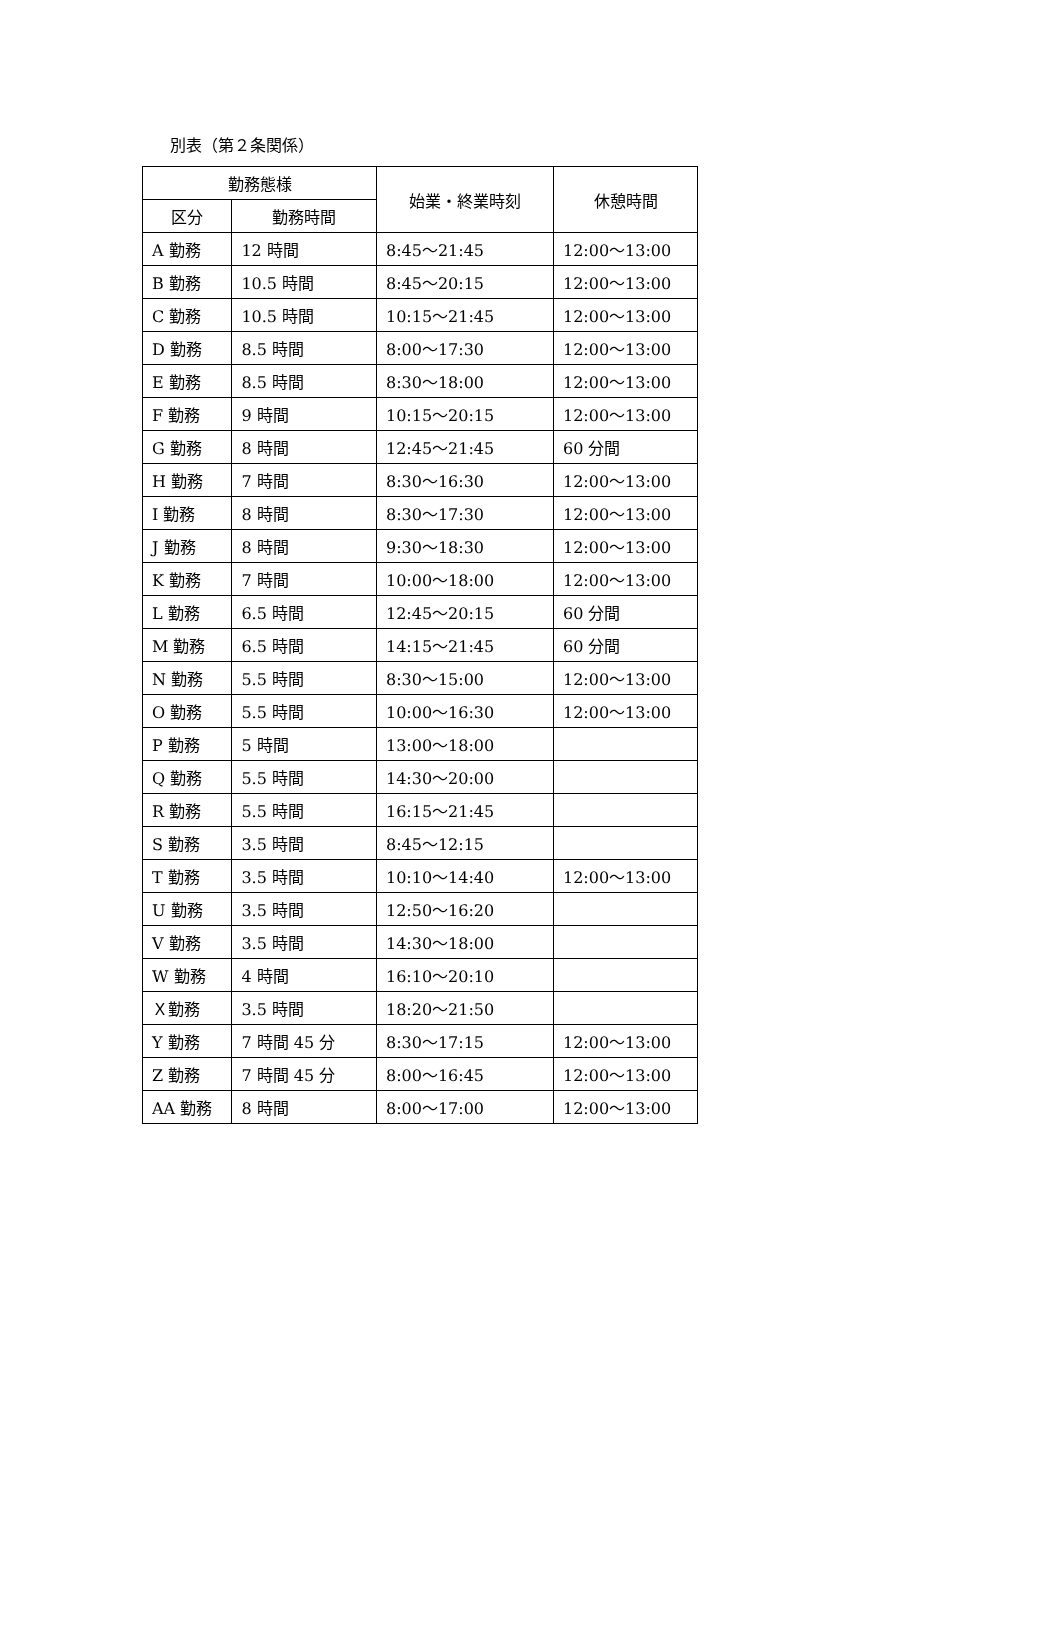別表（第２条関係）
| 勤務態様 | | 始業・終業時刻 | 休憩時間 |
| --- | --- | --- | --- |
| 区分 | 勤務時間 | | |
| A 勤務 | 12 時間 | 8:45～21:45 | 12:00～13:00 |
| B 勤務 | 10.5 時間 | 8:45～20:15 | 12:00～13:00 |
| C 勤務 | 10.5 時間 | 10:15～21:45 | 12:00～13:00 |
| D 勤務 | 8.5 時間 | 8:00～17:30 | 12:00～13:00 |
| E 勤務 | 8.5 時間 | 8:30～18:00 | 12:00～13:00 |
| F 勤務 | 9 時間 | 10:15～20:15 | 12:00～13:00 |
| G 勤務 | 8 時間 | 12:45～21:45 | 60 分間 |
| H 勤務 | 7 時間 | 8:30～16:30 | 12:00～13:00 |
| I 勤務 | 8 時間 | 8:30～17:30 | 12:00～13:00 |
| J 勤務 | 8 時間 | 9:30～18:30 | 12:00～13:00 |
| K 勤務 | 7 時間 | 10:00～18:00 | 12:00～13:00 |
| L 勤務 | 6.5 時間 | 12:45～20:15 | 60 分間 |
| M 勤務 | 6.5 時間 | 14:15～21:45 | 60 分間 |
| N 勤務 | 5.5 時間 | 8:30～15:00 | 12:00～13:00 |
| O 勤務 | 5.5 時間 | 10:00～16:30 | 12:00～13:00 |
| P 勤務 | 5 時間 | 13:00～18:00 | |
| Q 勤務 | 5.5 時間 | 14:30～20:00 | |
| R 勤務 | 5.5 時間 | 16:15～21:45 | |
| S 勤務 | 3.5 時間 | 8:45～12:15 | |
| T 勤務 | 3.5 時間 | 10:10～14:40 | 12:00～13:00 |
| U 勤務 | 3.5 時間 | 12:50～16:20 | |
| V 勤務 | 3.5 時間 | 14:30～18:00 | |
| W 勤務 | 4 時間 | 16:10～20:10 | |
| Ｘ勤務 | 3.5 時間 | 18:20～21:50 | |
| Y 勤務 | 7 時間 45 分 | 8:30～17:15 | 12:00～13:00 |
| Z 勤務 | 7 時間 45 分 | 8:00～16:45 | 12:00～13:00 |
| AA 勤務 | 8 時間 | 8:00～17:00 | 12:00～13:00 |